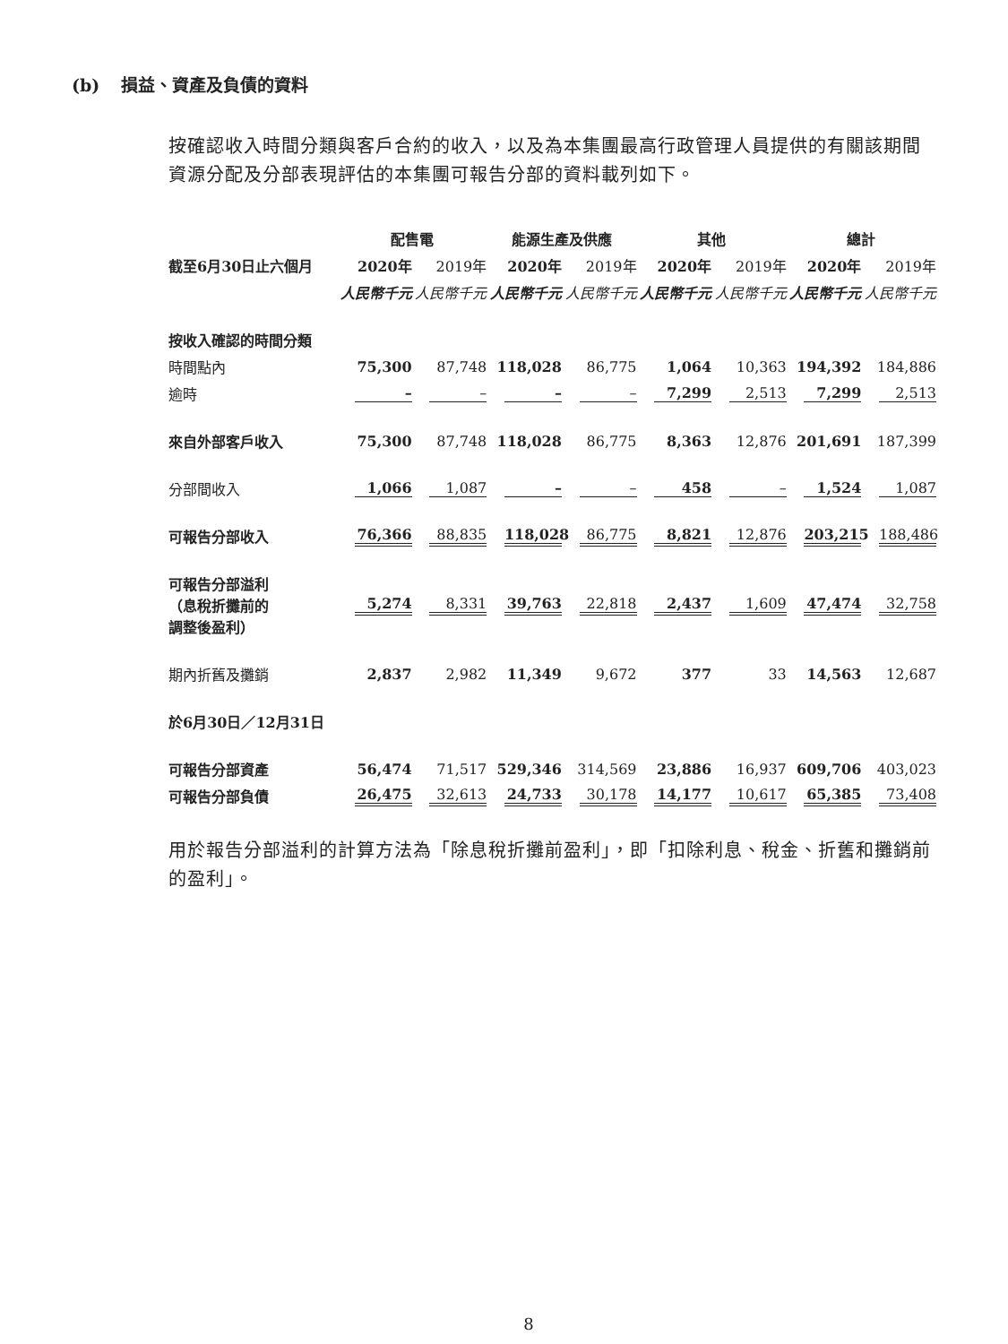(b) 損益、資產及負債的資料
按確認收入時間分類與客戶合約的收入，以及為本集團最高行政管理人員提供的有關該期間資源分配及分部表現評估的本集團可報告分部的資料載列如下。
| | 配售電 | | 能源生產及供應 | | 其他 | | 總計 | |
| --- | --- | --- | --- | --- | --- | --- | --- | --- |
| 截至6月30日止六個月 | 2020年 | 2019年 | 2020年 | 2019年 | 2020年 | 2019年 | 2020年 | 2019年 |
| | 人民幣千元 | 人民幣千元 | 人民幣千元 | 人民幣千元 | 人民幣千元 | 人民幣千元 | 人民幣千元 | 人民幣千元 |
| 按收入確認的時間分類 | | | | | | | | |
| 時間點內 | 75,300 | 87,748 | 118,028 | 86,775 | 1,064 | 10,363 | 194,392 | 184,886 |
| 逾時 | – | – | – | – | 7,299 | 2,513 | 7,299 | 2,513 |
| 來自外部客戶收入 | 75,300 | 87,748 | 118,028 | 86,775 | 8,363 | 12,876 | 201,691 | 187,399 |
| 分部間收入 | 1,066 | 1,087 | – | – | 458 | – | 1,524 | 1,087 |
| 可報告分部收入 | 76,366 | 88,835 | 118,028 | 86,775 | 8,821 | 12,876 | 203,215 | 188,486 |
| 可報告分部溢利 （息稅折攤前的 調整後盈利） | 5,274 | 8,331 | 39,763 | 22,818 | 2,437 | 1,609 | 47,474 | 32,758 |
| 期內折舊及攤銷 | 2,837 | 2,982 | 11,349 | 9,672 | 377 | 33 | 14,563 | 12,687 |
| 於6月30日／12月31日 | | | | | | | | |
| 可報告分部資產 | 56,474 | 71,517 | 529,346 | 314,569 | 23,886 | 16,937 | 609,706 | 403,023 |
| 可報告分部負債 | 26,475 | 32,613 | 24,733 | 30,178 | 14,177 | 10,617 | 65,385 | 73,408 |
用於報告分部溢利的計算方法為「除息稅折攤前盈利」，即「扣除利息、稅金、折舊和攤銷前的盈利」。
8